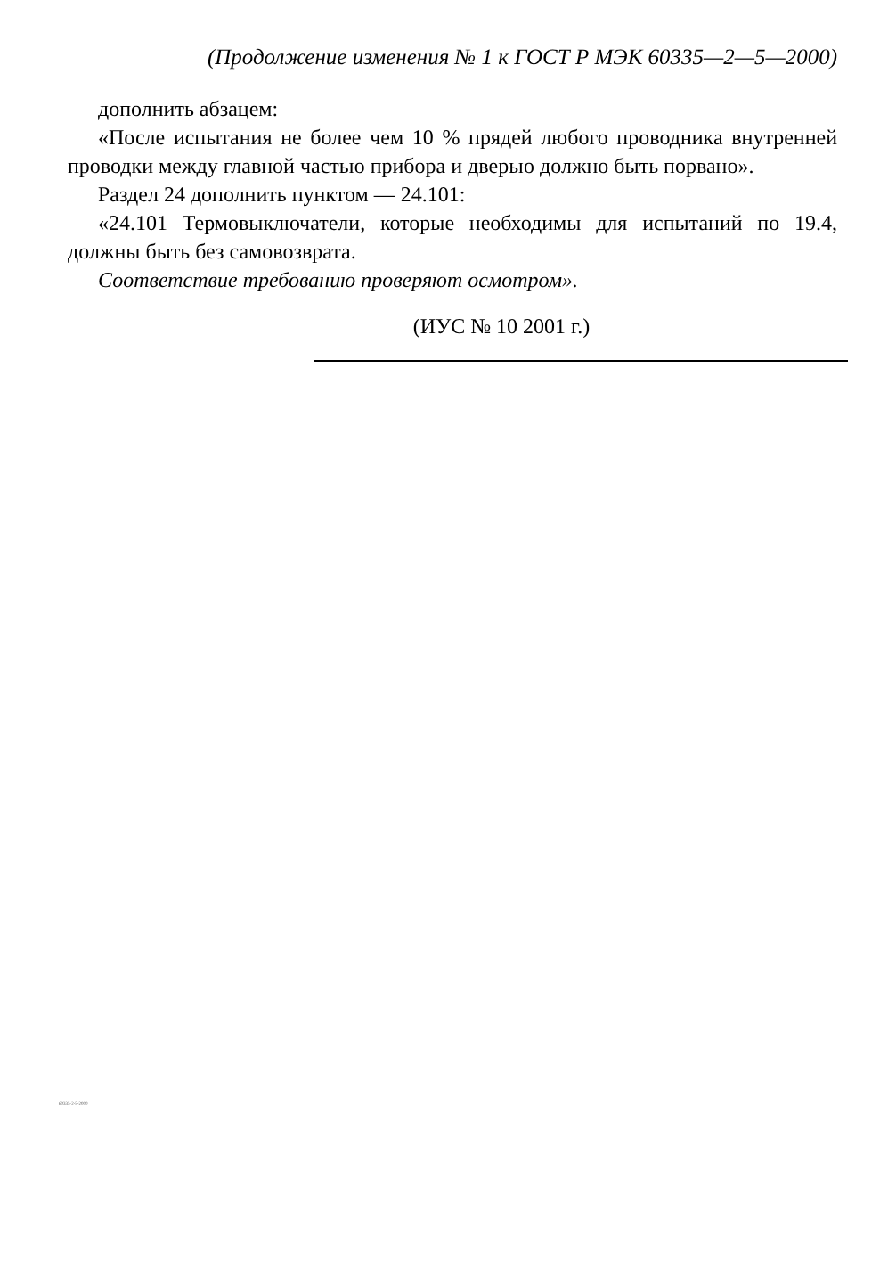(Продолжение изменения № 1 к ГОСТ Р МЭК 60335—2—5—2000)
дополнить абзацем:
«После испытания не более чем 10 % прядей любого проводника внутренней проводки между главной частью прибора и дверью должно быть порвано».
Раздел 24 дополнить пунктом — 24.101:
«24.101 Термовыключатели, которые необходимы для испытаний по 19.4, должны быть без самовозврата.
Соответствие требованию проверяют осмотром».
(ИУС № 10 2001 г.)
60335-2-5-2000